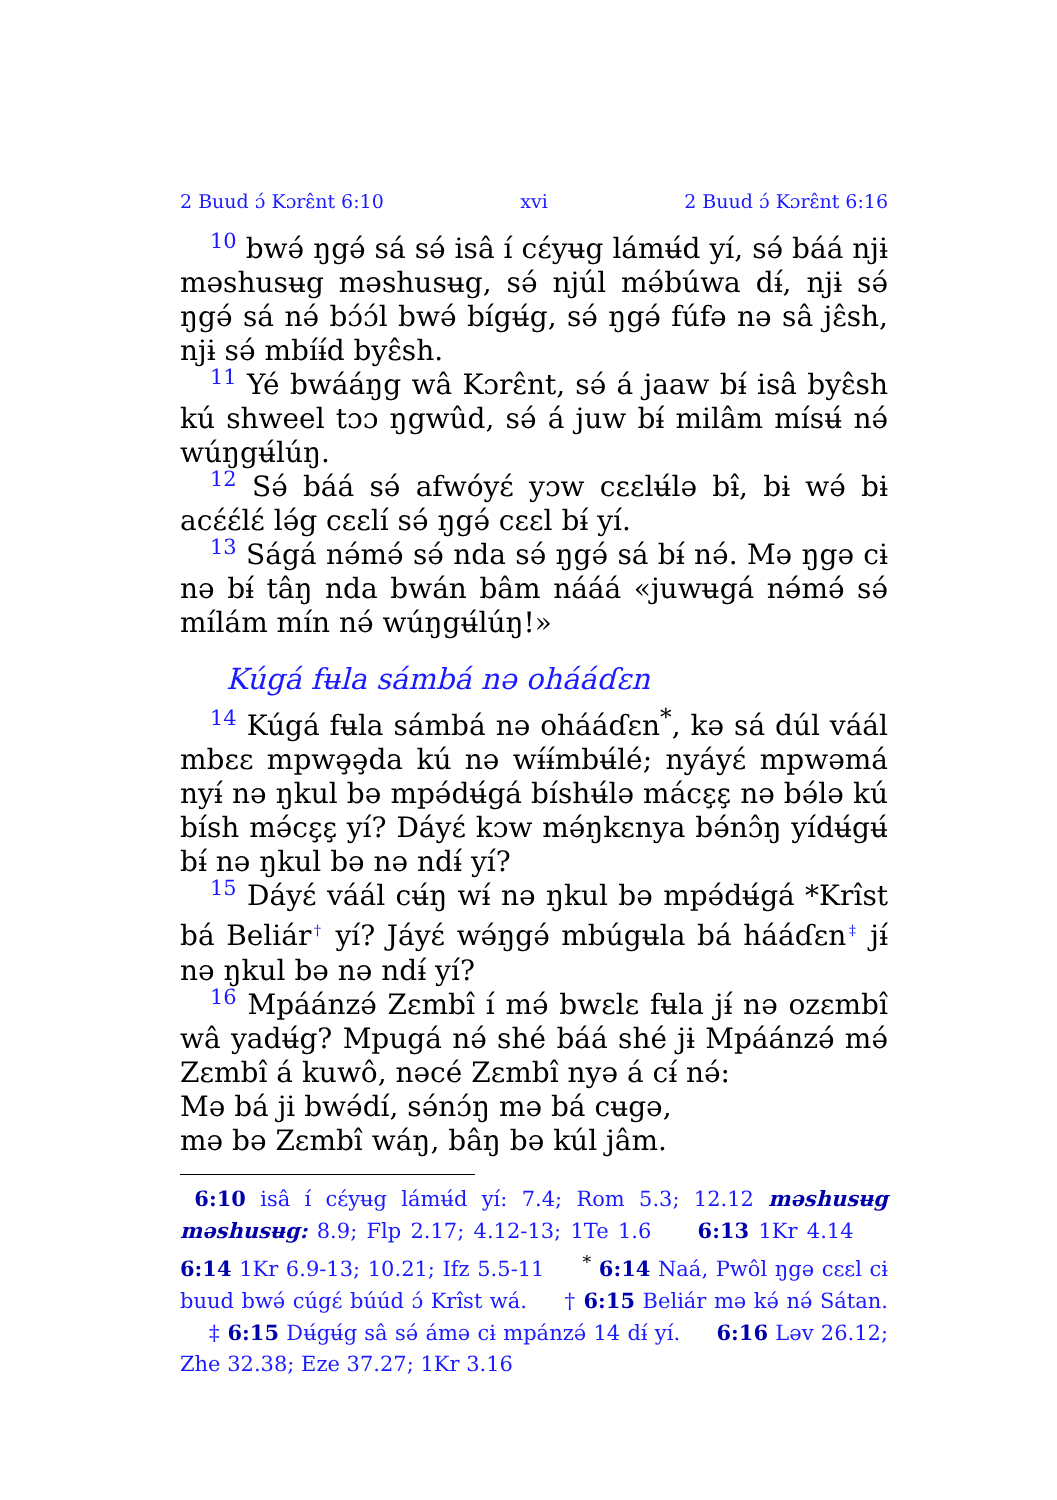2 Buud ɔ́ Kɔrɛ̂nt 6:10 xvi 2 Buud ɔ́ Kɔrɛ̂nt 6:16
10 bwə́ ŋgə́ sá sə́ isâ í cɛ́yʉg lámʉ́d yí, sə́ báá njɨ məshusʉg məshusʉg, sə́ njúl mə́búwa dɨ́, njɨ sə́ ŋgə́ sá nə́ bɔ́ɔ́l bwə́ bígʉ́g, sə́ ŋgə́ fúfə nə sâ jɛ̂sh, njɨ sə́ mbíɨ́d byɛ̂sh.
11 Yé bwááŋg wâ Kɔrɛ̂nt, sə́ á jaaw bɨ́ isâ byɛ̂sh kú shweel tɔɔ ŋgwûd, sə́ á juw bɨ́ milâm mísʉ́ nə́ wúŋgʉ́lúŋ.
12 Sə́ báá sə́ afwóyɛ́ yɔw cɛɛlʉ́lə bɨ̂, bɨ wə́ bɨ acɛ́ɛ́lɛ́ lə́g cɛɛlí sə́ ŋgə́ cɛɛl bɨ́ yí.
13 Ságá nə́mə́ sə́ nda sə́ ŋgə́ sá bɨ́ nə́. Mə ŋgə cɨ nə bɨ́ tâŋ nda bwán bâm nááá «juwʉgá nə́mə́ sə́ mílám mín nə́ wúŋgʉ́lúŋ!»
Kúgá fʉla sámbá nə ohááɗɛn
14 Kúgá fʉla sámbá nə ohááɗɛn<sup>*</sup>, kə sá dúl váál mbɛɛ mpwə̧ə̧da kú nə wɨ́ɨ́mbʉ́lé; nyáyɛ́ mpwəmá nyɨ́ nə ŋkul bə mpə́dʉ́gá bíshʉ́lə mácɛ̧ɛ̧ nə bə́lə kú bísh mə́cɛ̧ɛ̧ yí? Dáyɛ́ kɔw mə́ŋkɛnya bə́nɔ̂ŋ yídʉ́gʉ́ bɨ́ nə ŋkul bə nə ndɨ́ yí?
15 Dáyɛ́ váál cʉ́ŋ wɨ́ nə ŋkul bə mpə́dʉ́gá *Krîst bá Beliár<sup>†</sup> yí? Jáyɛ́ wə́ŋgə́ mbúgʉla bá hááɗɛn<sup>‡</sup> jɨ́ nə ŋkul bə nə ndɨ́ yí?
16 Mpáánzə́ Zɛmbî í mə́ bwɛlɛ fʉla jɨ́ nə ozɛmbî wâ yadʉ́g? Mpugá nə́ shé báá shé jɨ Mpáánzə́ mə́ Zɛmbî á kuwô, nəcé Zɛmbî nyə á cɨ́ nə́:
Mə bá ji bwə́dí, sə́nɔ́ŋ mə bá cʉgə,
mə bə Zɛmbî wáŋ, bâŋ bə kúl jâm.
6:10 isâ í cɛ́yʉg lámʉ́d yí: 7.4; Rom 5.3; 12.12 məshusʉg məshusʉg: 8.9; Flp 2.17; 4.12-13; 1Te 1.6 6:13 1Kr 4.14 6:14 1Kr 6.9-13; 10.21; Ifz 5.5-11 <sup>*</sup> 6:14 Naá, Pwôl ŋgə cɛɛl cɨ buud bwə́ cúgɛ́ búúd ɔ́ Krîst wá. † 6:15 Beliár mə kə́ nə́ Sátan. ‡ 6:15 Dʉ́gʉ́g sâ sə́ ámə cɨ mpánzə́ 14 dɨ́ yí. 6:16 Ləv 26.12; Zhe 32.38; Eze 37.27; 1Kr 3.16